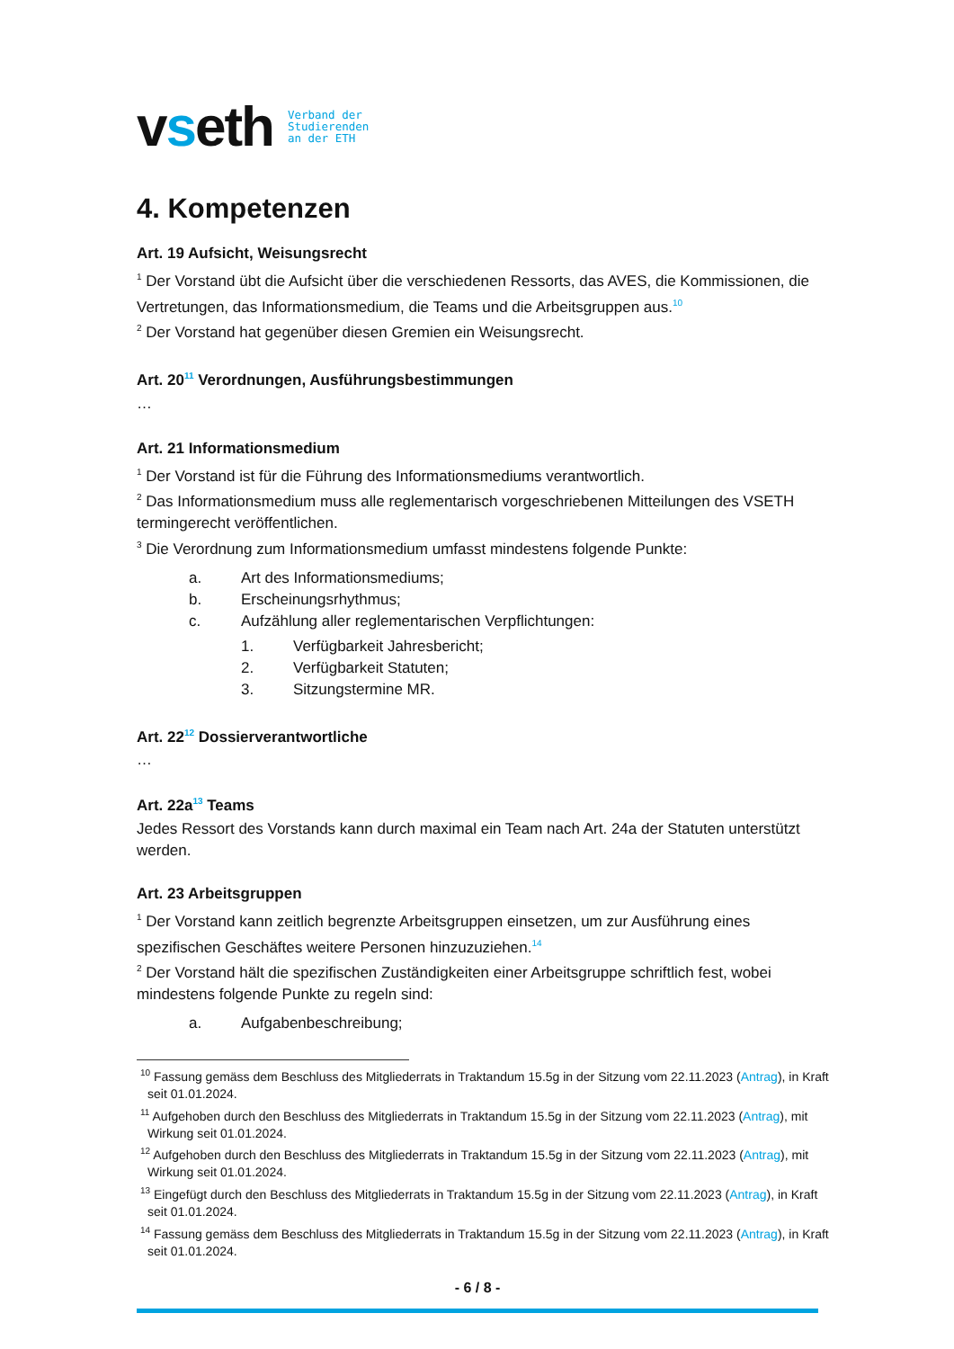vseth
Verband der
Studierenden
an der ETH
4. Kompetenzen
Art. 19 Aufsicht, Weisungsrecht
<sup>1</sup> Der Vorstand übt die Aufsicht über die verschiedenen Ressorts, das AVES, die Kommissionen, die Vertretungen, das Informationsmedium, die Teams und die Arbeitsgruppen aus.<sup>10</sup>
<sup>2</sup> Der Vorstand hat gegenüber diesen Gremien ein Weisungsrecht.
Art. 20<sup>11</sup> Verordnungen, Ausführungsbestimmungen
…
Art. 21 Informationsmedium
<sup>1</sup> Der Vorstand ist für die Führung des Informationsmediums verantwortlich.
<sup>2</sup> Das Informationsmedium muss alle reglementarisch vorgeschriebenen Mitteilungen des VSETH termingerecht veröffentlichen.
<sup>3</sup> Die Verordnung zum Informationsmedium umfasst mindestens folgende Punkte:
a. Art des Informationsmediums;
b. Erscheinungsrhythmus;
c. Aufzählung aller reglementarischen Verpflichtungen:
1. Verfügbarkeit Jahresbericht;
2. Verfügbarkeit Statuten;
3. Sitzungstermine MR.
Art. 22<sup>12</sup> Dossierverantwortliche
…
Art. 22a<sup>13</sup> Teams
Jedes Ressort des Vorstands kann durch maximal ein Team nach Art. 24a der Statuten unterstützt werden.
Art. 23 Arbeitsgruppen
<sup>1</sup> Der Vorstand kann zeitlich begrenzte Arbeitsgruppen einsetzen, um zur Ausführung eines spezifischen Geschäftes weitere Personen hinzuzuziehen.<sup>14</sup>
<sup>2</sup> Der Vorstand hält die spezifischen Zuständigkeiten einer Arbeitsgruppe schriftlich fest, wobei mindestens folgende Punkte zu regeln sind:
a. Aufgabenbeschreibung;
<sup>10</sup> Fassung gemäss dem Beschluss des Mitgliederrats in Traktandum 15.5g in der Sitzung vom 22.11.2023 (Antrag), in Kraft seit 01.01.2024.
<sup>11</sup> Aufgehoben durch den Beschluss des Mitgliederrats in Traktandum 15.5g in der Sitzung vom 22.11.2023 (Antrag), mit Wirkung seit 01.01.2024.
<sup>12</sup> Aufgehoben durch den Beschluss des Mitgliederrats in Traktandum 15.5g in der Sitzung vom 22.11.2023 (Antrag), mit Wirkung seit 01.01.2024.
<sup>13</sup> Eingefügt durch den Beschluss des Mitgliederrats in Traktandum 15.5g in der Sitzung vom 22.11.2023 (Antrag), in Kraft seit 01.01.2024.
<sup>14</sup> Fassung gemäss dem Beschluss des Mitgliederrats in Traktandum 15.5g in der Sitzung vom 22.11.2023 (Antrag), in Kraft seit 01.01.2024.
- 6 / 8 -